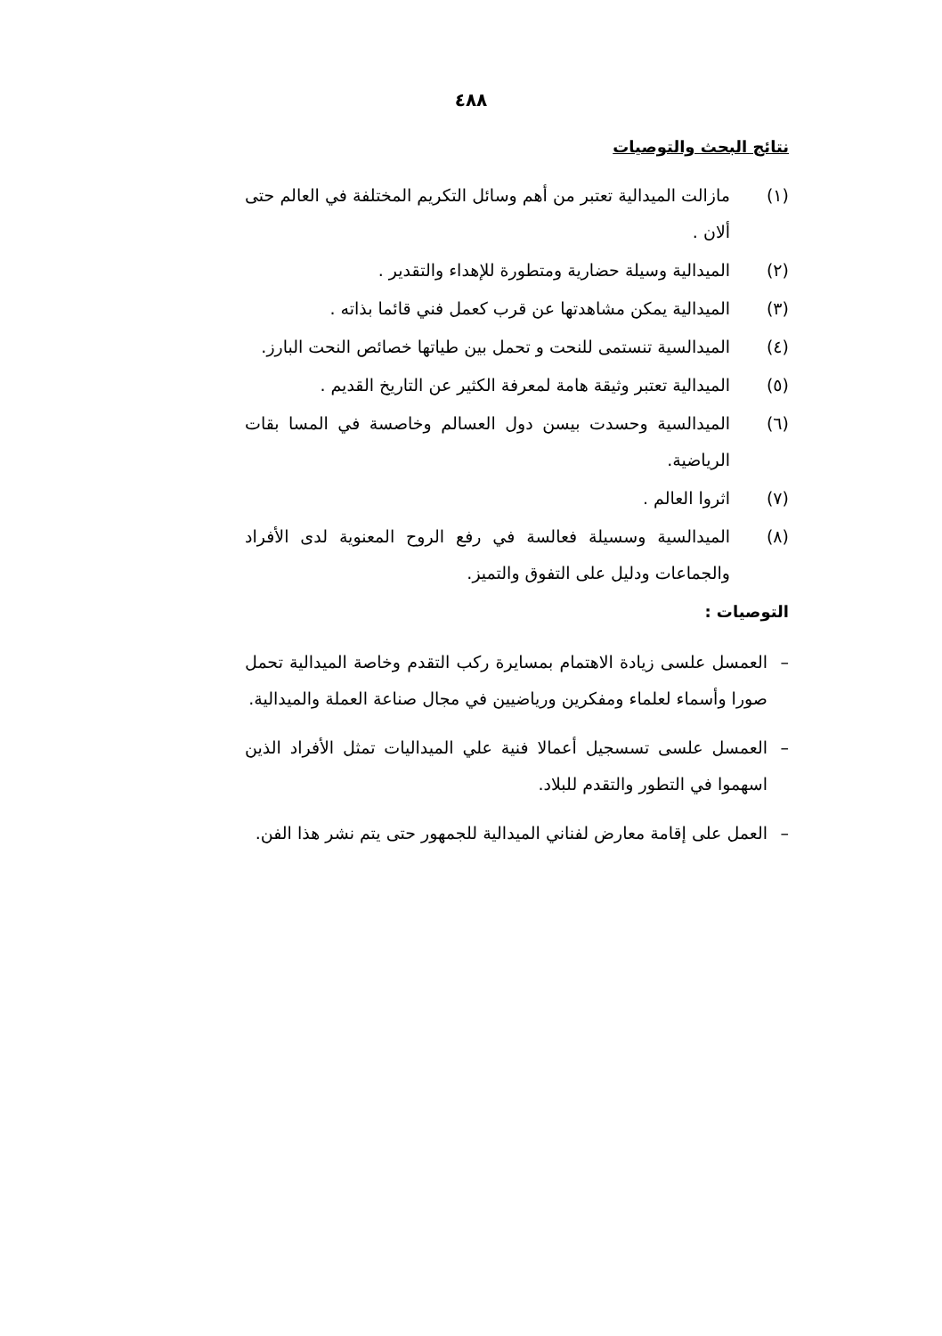٤٨٨
نتائج البحث والتوصيات
(١) مازالت الميدالية تعتبر من أهم وسائل التكريم المختلفة في العالم حتى ألان .
(٢) الميدالية وسيلة حضارية ومتطورة للإهداء والتقدير .
(٣) الميدالية يمكن مشاهدتها عن قرب كعمل فني قائما بذاته .
(٤) الميدالسية تنستمى للنحت و تحمل بين طياتها خصائص النحت البارز.
(٥) الميدالية تعتبر وثيقة هامة لمعرفة الكثير عن التاريخ القديم .
(٦) الميدالسية وحسدت بيسن دول العسالم وخاصسة في المسا بقات الرياضية.
(٧) اثروا العالم .
(٨) الميدالسية وسسيلة فعالسة في رفع الروح المعنوية لدى الأفراد والجماعات ودليل على التفوق والتميز.
التوصيات :
– العمسل علسى زيادة الاهتمام بمسايرة ركب التقدم وخاصة الميدالية تحمل صورا وأسماء لعلماء ومفكرين ورياضيين في مجال صناعة العملة والميدالية.
– العمسل علسى تسسجيل أعمالا فنية علي الميداليات تمثل الأفراد الذين اسهموا في التطور والتقدم للبلاد.
– العمل على إقامة معارض لفناني الميدالية للجمهور حتى يتم نشر هذا الفن.